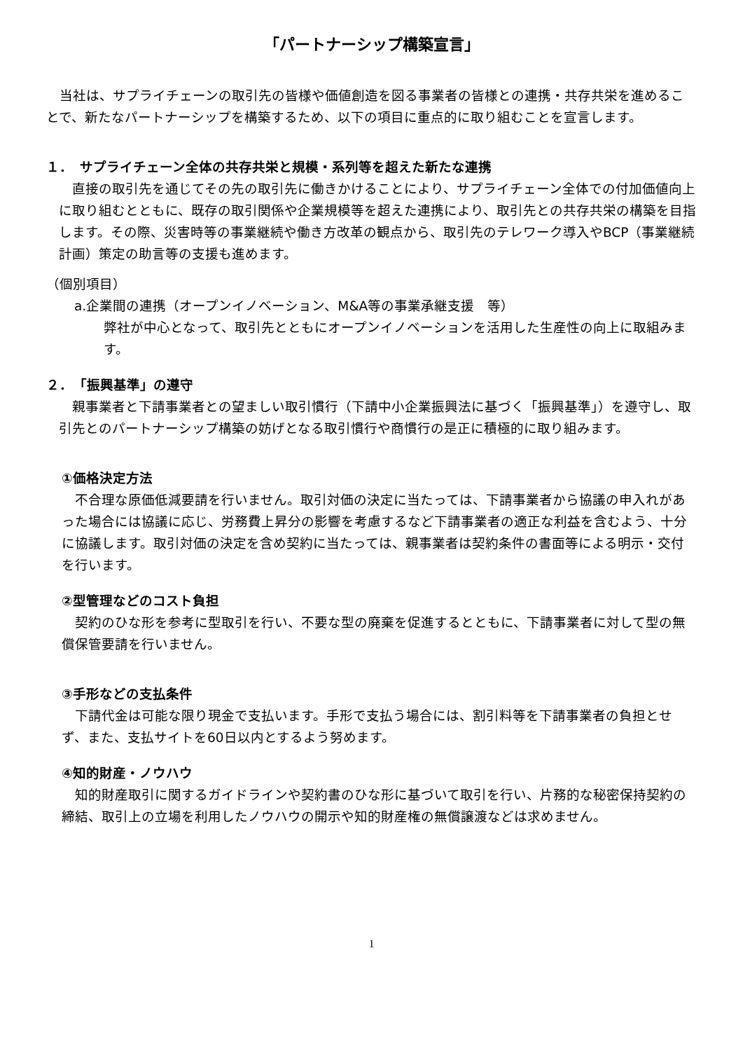「パートナーシップ構築宣言」
　当社は、サプライチェーンの取引先の皆様や価値創造を図る事業者の皆様との連携・共存共栄を進めることで、新たなパートナーシップを構築するため、以下の項目に重点的に取り組むことを宣言します。
１．　サプライチェーン全体の共存共栄と規模・系列等を超えた新たな連携
　直接の取引先を通じてその先の取引先に働きかけることにより、サプライチェーン全体での付加価値向上に取り組むとともに、既存の取引関係や企業規模等を超えた連携により、取引先との共存共栄の構築を目指します。その際、災害時等の事業継続や働き方改革の観点から、取引先のテレワーク導入やBCP（事業継続計画）策定の助言等の支援も進めます。
（個別項目）
a.企業間の連携（オープンイノベーション、M&A等の事業承継支援　等）
弊社が中心となって、取引先とともにオープンイノベーションを活用した生産性の向上に取組みます。
２．　「振興基準」の遵守
　親事業者と下請事業者との望ましい取引慣行（下請中小企業振興法に基づく「振興基準」）を遵守し、取引先とのパートナーシップ構築の妨げとなる取引慣行や商慣行の是正に積極的に取り組みます。
①価格決定方法
　不合理な原価低減要請を行いません。取引対価の決定に当たっては、下請事業者から協議の申入れがあった場合には協議に応じ、労務費上昇分の影響を考慮するなど下請事業者の適正な利益を含むよう、十分に協議します。取引対価の決定を含め契約に当たっては、親事業者は契約条件の書面等による明示・交付を行います。
②型管理などのコスト負担
　契約のひな形を参考に型取引を行い、不要な型の廃棄を促進するとともに、下請事業者に対して型の無償保管要請を行いません。
③手形などの支払条件
　下請代金は可能な限り現金で支払います。手形で支払う場合には、割引料等を下請事業者の負担とせず、また、支払サイトを60日以内とするよう努めます。
④知的財産・ノウハウ
　知的財産取引に関するガイドラインや契約書のひな形に基づいて取引を行い、片務的な秘密保持契約の締結、取引上の立場を利用したノウハウの開示や知的財産権の無償譲渡などは求めません。
1